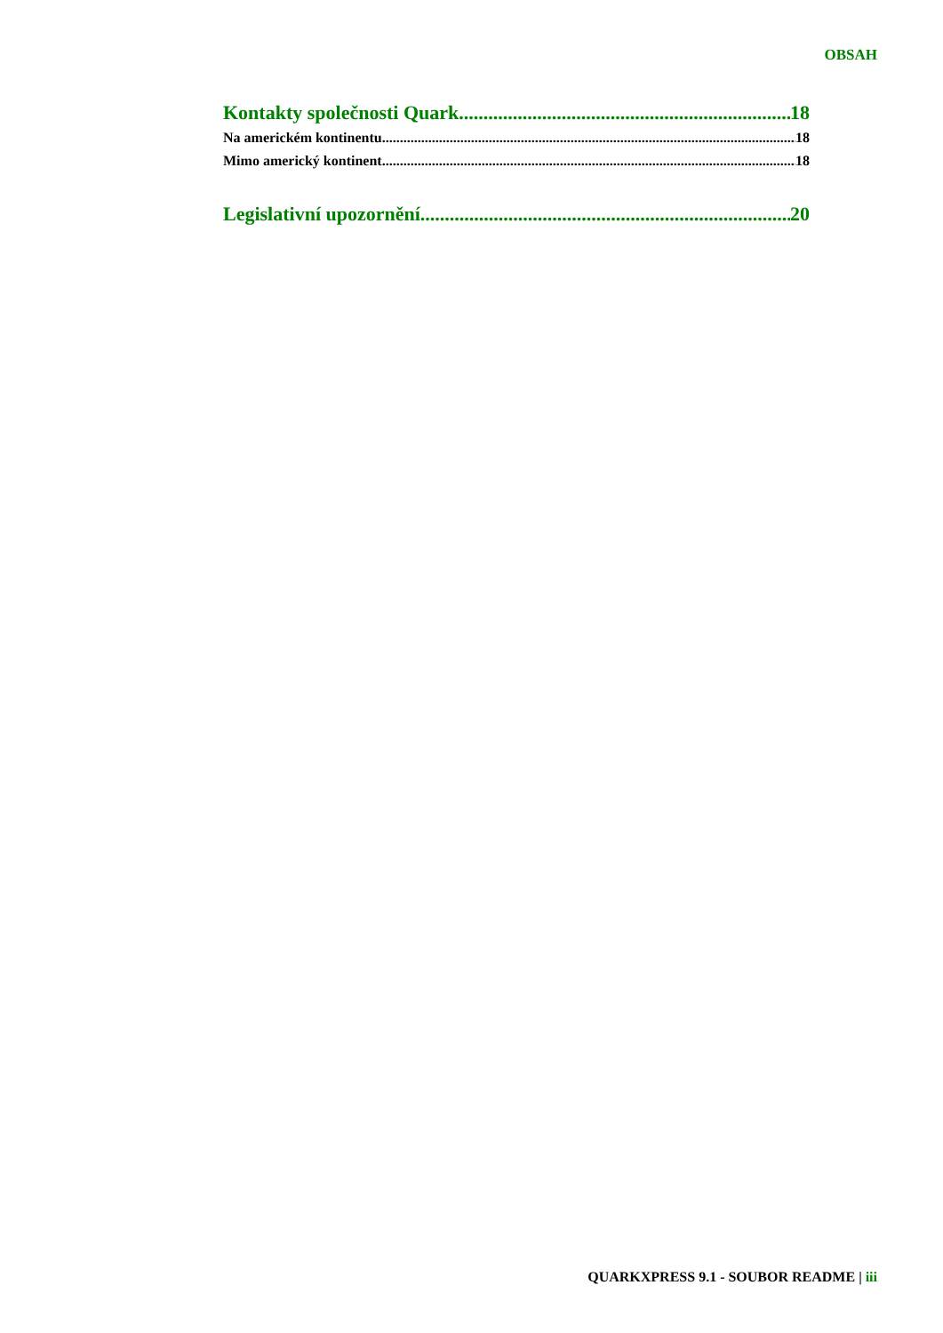OBSAH
Kontakty společnosti Quark 18
Na americkém kontinentu 18
Mimo americký kontinent 18
Legislativní upozornění 20
QUARKXPRESS 9.1 - SOUBOR README | iii